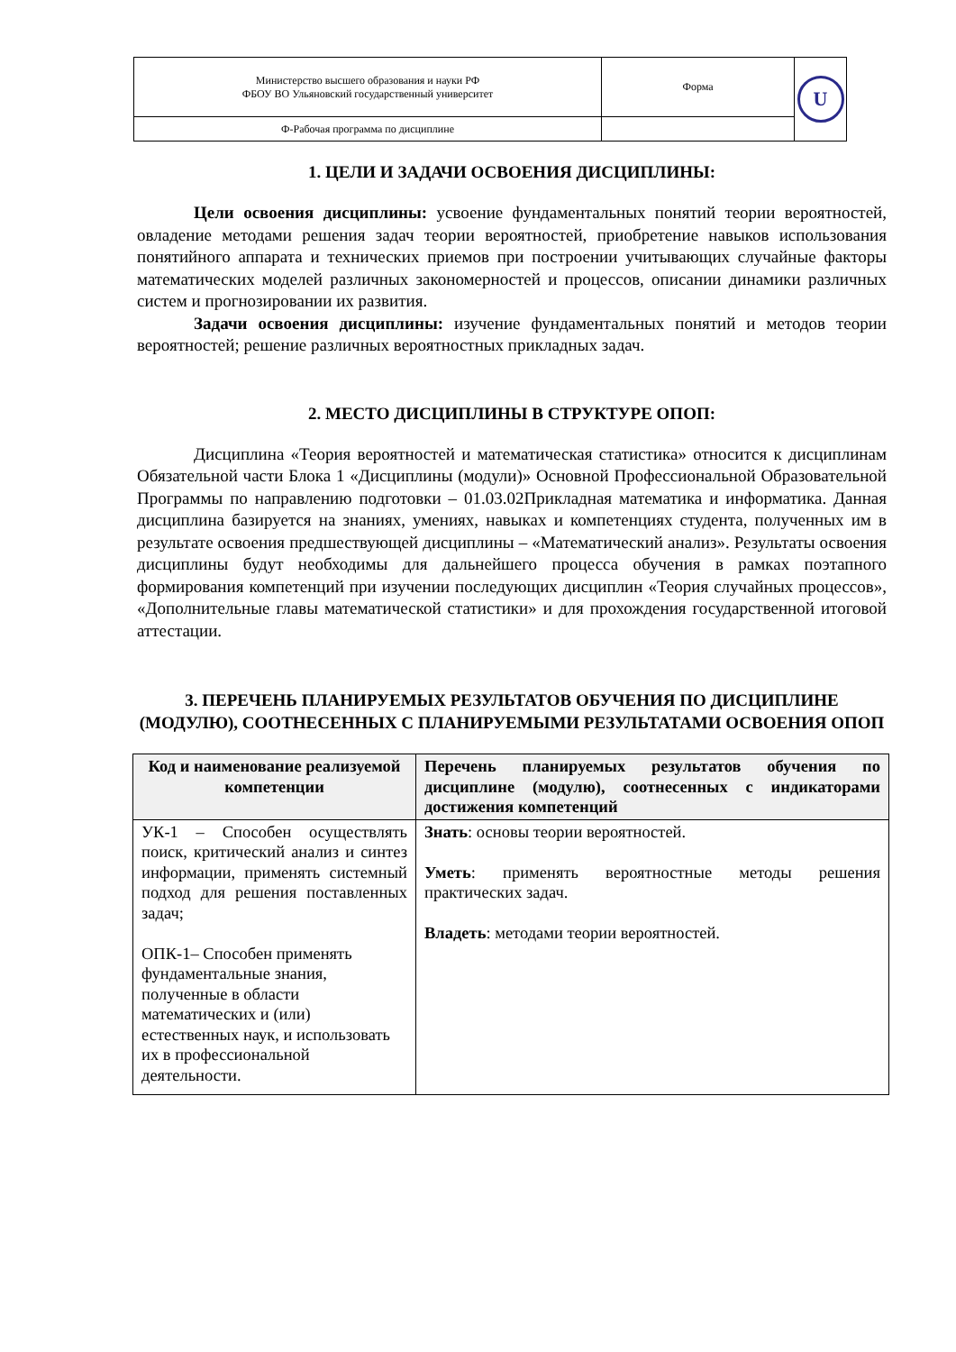| Министерство высшего образования и науки РФ ФБОУ ВО Ульяновский государственный университет | Форма | U |
| Ф-Рабочая программа по дисциплине | | |
1. ЦЕЛИ И ЗАДАЧИ ОСВОЕНИЯ ДИСЦИПЛИНЫ:
Цели освоения дисциплины: усвоение фундаментальных понятий теории вероятностей, овладение методами решения задач теории вероятностей, приобретение навыков использования понятийного аппарата и технических приемов при построении учитывающих случайные факторы математических моделей различных закономерностей и процессов, описании динамики различных систем и прогнозировании их развития.
Задачи освоения дисциплины: изучение фундаментальных понятий и методов теории вероятностей; решение различных вероятностных прикладных задач.
2. МЕСТО ДИСЦИПЛИНЫ В СТРУКТУРЕ ОПОП:
Дисциплина «Теория вероятностей и математическая статистика» относится к дисциплинам Обязательной части Блока 1 «Дисциплины (модули)» Основной Профессиональной Образовательной Программы по направлению подготовки – 01.03.02Прикладная математика и информатика. Данная дисциплина базируется на знаниях, умениях, навыках и компетенциях студента, полученных им в результате освоения предшествующей дисциплины – «Математический анализ». Результаты освоения дисциплины будут необходимы для дальнейшего процесса обучения в рамках поэтапного формирования компетенций при изучении последующих дисциплин «Теория случайных процессов», «Дополнительные главы математической статистики» и для прохождения государственной итоговой аттестации.
3. ПЕРЕЧЕНЬ ПЛАНИРУЕМЫХ РЕЗУЛЬТАТОВ ОБУЧЕНИЯ ПО ДИСЦИПЛИНЕ (МОДУЛЮ), СООТНЕСЕННЫХ С ПЛАНИРУЕМЫМИ РЕЗУЛЬТАТАМИ ОСВОЕНИЯ ОПОП
| Код и наименование реализуемой компетенции | Перечень планируемых результатов обучения по дисциплине (модулю), соотнесенных с индикаторами достижения компетенций |
| --- | --- |
| УК-1 – Способен осуществлять поиск, критический анализ и синтез информации, применять системный подход для решения поставленных задач; ОПК-1– Способен применять фундаментальные знания, полученные в области математических и (или) естественных наук, и использовать их в профессиональной деятельности. | Знать : основы теории вероятностей. Уметь : применять вероятностные методы решения практических задач. Владеть : методами теории вероятностей. |